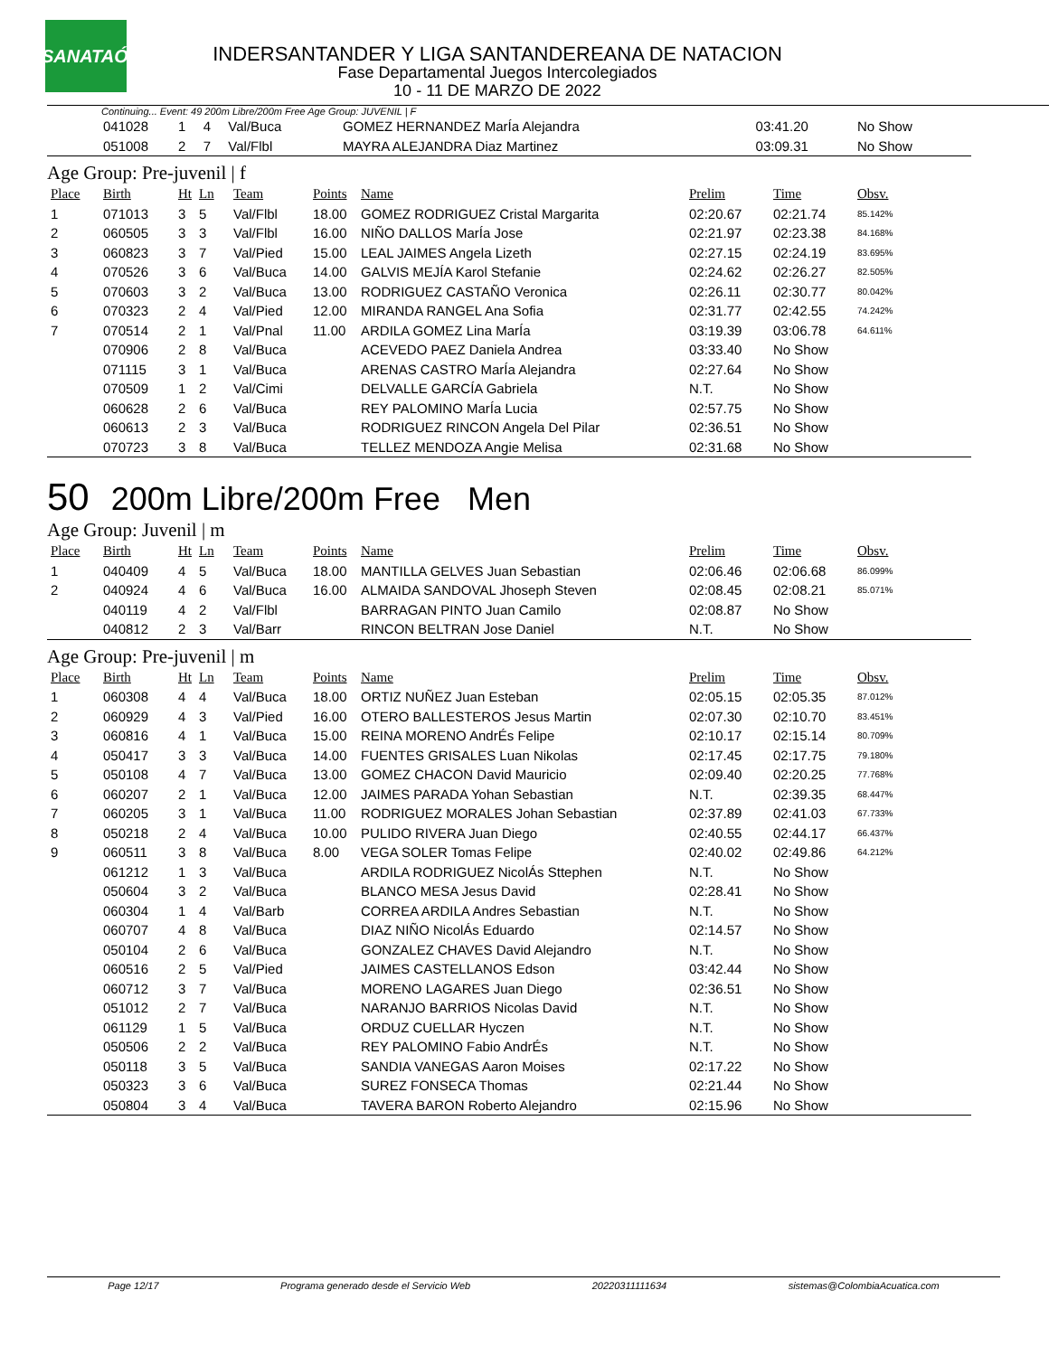LSANATAÓN
INDERSANTANDER Y LIGA SANTANDEREANA DE NATACION
Fase Departamental Juegos Intercolegiados
10 - 11 DE MARZO DE 2022
Continuing... Event: 49 200m Libre/200m Free Age Group: JUVENIL | F
| | 041028 | 1 | 4 | Val/Buca | | GOMEZ HERNANDEZ MarÍa Alejandra | 03:41.20 | No Show | |
| | 051008 | 2 | 7 | Val/Flbl | | MAYRA ALEJANDRA Diaz Martinez | 03:09.31 | No Show | |
Age Group: Pre-juvenil | f
| Place | Birth | Ht | Ln | Team | Points | Name | Prelim | Time | Obsv. |
| --- | --- | --- | --- | --- | --- | --- | --- | --- | --- |
| 1 | 071013 | 3 | 5 | Val/Flbl | 18.00 | GOMEZ RODRIGUEZ Cristal Margarita | 02:20.67 | 02:21.74 | 85.142% |
| 2 | 060505 | 3 | 3 | Val/Flbl | 16.00 | NIÑO DALLOS MarÍa Jose | 02:21.97 | 02:23.38 | 84.168% |
| 3 | 060823 | 3 | 7 | Val/Pied | 15.00 | LEAL JAIMES Angela Lizeth | 02:27.15 | 02:24.19 | 83.695% |
| 4 | 070526 | 3 | 6 | Val/Buca | 14.00 | GALVIS MEJÍA Karol Stefanie | 02:24.62 | 02:26.27 | 82.505% |
| 5 | 070603 | 3 | 2 | Val/Buca | 13.00 | RODRIGUEZ CASTAÑO Veronica | 02:26.11 | 02:30.77 | 80.042% |
| 6 | 070323 | 2 | 4 | Val/Pied | 12.00 | MIRANDA RANGEL Ana Sofia | 02:31.77 | 02:42.55 | 74.242% |
| 7 | 070514 | 2 | 1 | Val/Pnal | 11.00 | ARDILA GOMEZ Lina MarÍa | 03:19.39 | 03:06.78 | 64.611% |
| | 070906 | 2 | 8 | Val/Buca | | ACEVEDO PAEZ Daniela Andrea | 03:33.40 | No Show | |
| | 071115 | 3 | 1 | Val/Buca | | ARENAS CASTRO MarÍa Alejandra | 02:27.64 | No Show | |
| | 070509 | 1 | 2 | Val/Cimi | | DELVALLE GARCÍA Gabriela | N.T. | No Show | |
| | 060628 | 2 | 6 | Val/Buca | | REY PALOMINO MarÍa Lucia | 02:57.75 | No Show | |
| | 060613 | 2 | 3 | Val/Buca | | RODRIGUEZ RINCON Angela Del Pilar | 02:36.51 | No Show | |
| | 070723 | 3 | 8 | Val/Buca | | TELLEZ MENDOZA Angie Melisa | 02:31.68 | No Show | |
50 200m Libre/200m Free Men
Age Group: Juvenil | m
| Place | Birth | Ht | Ln | Team | Points | Name | Prelim | Time | Obsv. |
| --- | --- | --- | --- | --- | --- | --- | --- | --- | --- |
| 1 | 040409 | 4 | 5 | Val/Buca | 18.00 | MANTILLA GELVES Juan Sebastian | 02:06.46 | 02:06.68 | 86.099% |
| 2 | 040924 | 4 | 6 | Val/Buca | 16.00 | ALMAIDA SANDOVAL Jhoseph Steven | 02:08.45 | 02:08.21 | 85.071% |
| | 040119 | 4 | 2 | Val/Flbl | | BARRAGAN PINTO Juan Camilo | 02:08.87 | No Show | |
| | 040812 | 2 | 3 | Val/Barr | | RINCON BELTRAN Jose Daniel | N.T. | No Show | |
Age Group: Pre-juvenil | m
| Place | Birth | Ht | Ln | Team | Points | Name | Prelim | Time | Obsv. |
| --- | --- | --- | --- | --- | --- | --- | --- | --- | --- |
| 1 | 060308 | 4 | 4 | Val/Buca | 18.00 | ORTIZ NUÑEZ Juan Esteban | 02:05.15 | 02:05.35 | 87.012% |
| 2 | 060929 | 4 | 3 | Val/Pied | 16.00 | OTERO BALLESTEROS Jesus Martin | 02:07.30 | 02:10.70 | 83.451% |
| 3 | 060816 | 4 | 1 | Val/Buca | 15.00 | REINA MORENO AndrÉs Felipe | 02:10.17 | 02:15.14 | 80.709% |
| 4 | 050417 | 3 | 3 | Val/Buca | 14.00 | FUENTES GRISALES Luan Nikolas | 02:17.45 | 02:17.75 | 79.180% |
| 5 | 050108 | 4 | 7 | Val/Buca | 13.00 | GOMEZ CHACON David Mauricio | 02:09.40 | 02:20.25 | 77.768% |
| 6 | 060207 | 2 | 1 | Val/Buca | 12.00 | JAIMES PARADA Yohan Sebastian | N.T. | 02:39.35 | 68.447% |
| 7 | 060205 | 3 | 1 | Val/Buca | 11.00 | RODRIGUEZ MORALES Johan Sebastian | 02:37.89 | 02:41.03 | 67.733% |
| 8 | 050218 | 2 | 4 | Val/Buca | 10.00 | PULIDO RIVERA Juan Diego | 02:40.55 | 02:44.17 | 66.437% |
| 9 | 060511 | 3 | 8 | Val/Buca | 8.00 | VEGA SOLER Tomas Felipe | 02:40.02 | 02:49.86 | 64.212% |
| | 061212 | 1 | 3 | Val/Buca | | ARDILA RODRIGUEZ NicolÁs Sttephen | N.T. | No Show | |
| | 050604 | 3 | 2 | Val/Buca | | BLANCO MESA Jesus David | 02:28.41 | No Show | |
| | 060304 | 1 | 4 | Val/Barb | | CORREA ARDILA Andres Sebastian | N.T. | No Show | |
| | 060707 | 4 | 8 | Val/Buca | | DIAZ NIÑO NicolÁs Eduardo | 02:14.57 | No Show | |
| | 050104 | 2 | 6 | Val/Buca | | GONZALEZ CHAVES David Alejandro | N.T. | No Show | |
| | 060516 | 2 | 5 | Val/Pied | | JAIMES CASTELLANOS Edson | 03:42.44 | No Show | |
| | 060712 | 3 | 7 | Val/Buca | | MORENO LAGARES Juan Diego | 02:36.51 | No Show | |
| | 051012 | 2 | 7 | Val/Buca | | NARANJO BARRIOS Nicolas David | N.T. | No Show | |
| | 061129 | 1 | 5 | Val/Buca | | ORDUZ CUELLAR Hyczen | N.T. | No Show | |
| | 050506 | 2 | 2 | Val/Buca | | REY PALOMINO Fabio AndrÉs | N.T. | No Show | |
| | 050118 | 3 | 5 | Val/Buca | | SANDIA VANEGAS Aaron Moises | 02:17.22 | No Show | |
| | 050323 | 3 | 6 | Val/Buca | | SUREZ FONSECA Thomas | 02:21.44 | No Show | |
| | 050804 | 3 | 4 | Val/Buca | | TAVERA BARON Roberto Alejandro | 02:15.96 | No Show | |
Page 12/17 Programa generado desde el Servicio Web 20220311111634 sistemas@ColombiaAcuatica.com